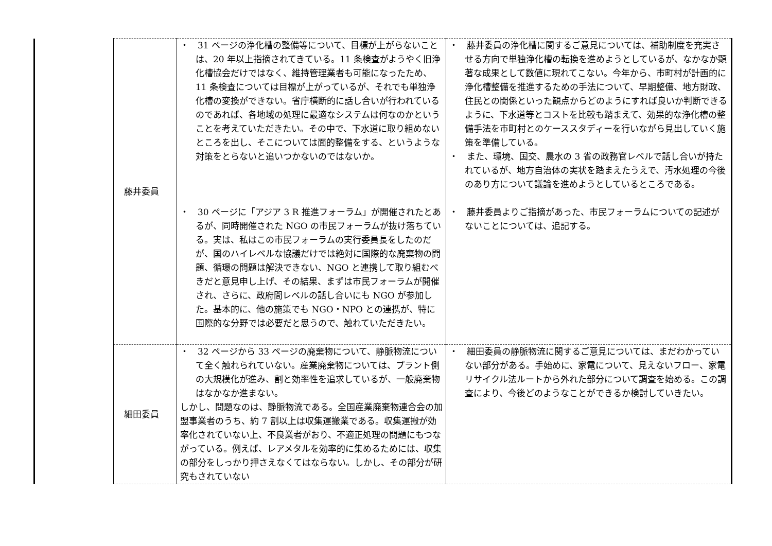| | 藤井委員 | ・ 31 ページの浄化槽の整備等について、目標が上がらないことは、20 年以上指摘されてきている。11 条検査がようやく旧浄化槽協会だけではなく、維持管理業者も可能になったため、11 条検査については目標が上がっているが、それでも単独浄化槽の変換ができない。省庁横断的に話し合いが行われているのであれば、各地域の処理に最適なシステムは何なのかということを考えていただきたい。その中で、下水道に取り組めないところを出し、そこについては面的整備をする、というような対策をとらないと追いつかないのではないか。 | ・ 藤井委員の浄化槽に関するご意見については、補助制度を充実させる方向で単独浄化槽の転換を進めようとしているが、なかなか顕著な成果として数値に現れてこない。今年から、市町村が計画的に浄化槽整備を推進するための手法について、早期整備、地方財政、住民との関係といった観点からどのようにすれば良いか判断できるように、下水道等とコストを比較も踏まえて、効果的な浄化槽の整備手法を市町村とのケーススタディーを行いながら見出していく施策を準備している。 ・ また、環境、国交、農水の 3 省の政務官レベルで話し合いが持たれているが、地方自治体の実状を踏まえたうえで、汚水処理の今後のあり方について議論を進めようとしているところである。 |
| | | ・ 30 ページに「アジア 3 R 推進フォーラム」が開催されたとあるが、同時開催された NGO の市民フォーラムが抜け落ちている。実は、私はこの市民フォーラムの実行委員長をしたのだが、国のハイレベルな協議だけでは絶対に国際的な廃棄物の問題、循環の問題は解決できない、NGO と連携して取り組むべきだと意見申し上げ、その結果、まずは市民フォーラムが開催され、さらに、政府間レベルの話し合いにも NGO が参加した。基本的に、他の施策でも NGO・NPO との連携が、特に国際的な分野では必要だと思うので、触れていただきたい。 | ・ 藤井委員よりご指摘があった、市民フォーラムについての記述がないことについては、追記する。 |
| | 細田委員 | ・ 32 ページから 33 ページの廃棄物について、静脈物流について全く触れられていない。産業廃棄物については、プラント側の大規模化が進み、割と効率性を追求しているが、一般廃棄物はなかなか進まない。 しかし、問題なのは、静脈物流である。全国産業廃棄物連合会の加盟事業者のうち、約 7 割以上は収集運搬業である。収集運搬が効率化されていない上、不良業者がおり、不適正処理の問題にもつながっている。例えば、レアメタルを効率的に集めるためには、収集の部分をしっかり押さえなくてはならない。しかし、その部分が研究もされていない | ・ 細田委員の静脈物流に関するご意見については、まだわかっていない部分がある。手始めに、家電について、見えないフロー、家電リサイクル法ルートから外れた部分について調査を始める。この調査により、今後どのようなことができるか検討していきたい。 |